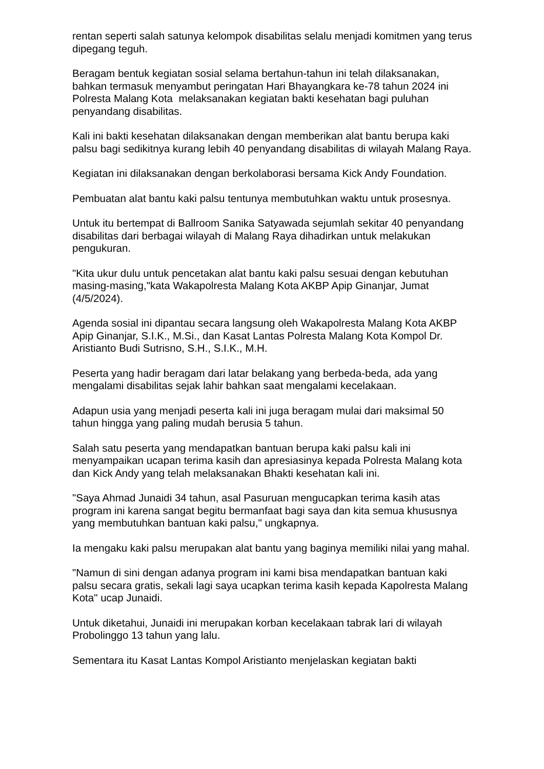rentan seperti salah satunya kelompok disabilitas selalu menjadi komitmen yang terus dipegang teguh.
Beragam bentuk kegiatan sosial selama bertahun-tahun ini telah dilaksanakan, bahkan termasuk menyambut peringatan Hari Bhayangkara ke-78 tahun 2024 ini Polresta Malang Kota melaksanakan kegiatan bakti kesehatan bagi puluhan penyandang disabilitas.
Kali ini bakti kesehatan dilaksanakan dengan memberikan alat bantu berupa kaki palsu bagi sedikitnya kurang lebih 40 penyandang disabilitas di wilayah Malang Raya.
Kegiatan ini dilaksanakan dengan berkolaborasi bersama Kick Andy Foundation.
Pembuatan alat bantu kaki palsu tentunya membutuhkan waktu untuk prosesnya.
Untuk itu bertempat di Ballroom Sanika Satyawada sejumlah sekitar 40 penyandang disabilitas dari berbagai wilayah di Malang Raya dihadirkan untuk melakukan pengukuran.
"Kita ukur dulu untuk pencetakan alat bantu kaki palsu sesuai dengan kebutuhan masing-masing,"kata Wakapolresta Malang Kota AKBP Apip Ginanjar, Jumat (4/5/2024).
Agenda sosial ini dipantau secara langsung oleh Wakapolresta Malang Kota AKBP Apip Ginanjar, S.I.K., M.Si., dan Kasat Lantas Polresta Malang Kota Kompol Dr. Aristianto Budi Sutrisno, S.H., S.I.K., M.H.
Peserta yang hadir beragam dari latar belakang yang berbeda-beda, ada yang mengalami disabilitas sejak lahir bahkan saat mengalami kecelakaan.
Adapun usia yang menjadi peserta kali ini juga beragam mulai dari maksimal 50 tahun hingga yang paling mudah berusia 5 tahun.
Salah satu peserta yang mendapatkan bantuan berupa kaki palsu kali ini menyampaikan ucapan terima kasih dan apresiasinya kepada Polresta Malang kota dan Kick Andy yang telah melaksanakan Bhakti kesehatan kali ini.
"Saya Ahmad Junaidi 34 tahun, asal Pasuruan mengucapkan terima kasih atas program ini karena sangat begitu bermanfaat bagi saya dan kita semua khususnya yang membutuhkan bantuan kaki palsu," ungkapnya.
Ia mengaku kaki palsu merupakan alat bantu yang baginya memiliki nilai yang mahal.
"Namun di sini dengan adanya program ini kami bisa mendapatkan bantuan kaki palsu secara gratis, sekali lagi saya ucapkan terima kasih kepada Kapolresta Malang Kota" ucap Junaidi.
Untuk diketahui, Junaidi ini merupakan korban kecelakaan tabrak lari di wilayah Probolinggo 13 tahun yang lalu.
Sementara itu Kasat Lantas Kompol Aristianto menjelaskan kegiatan bakti